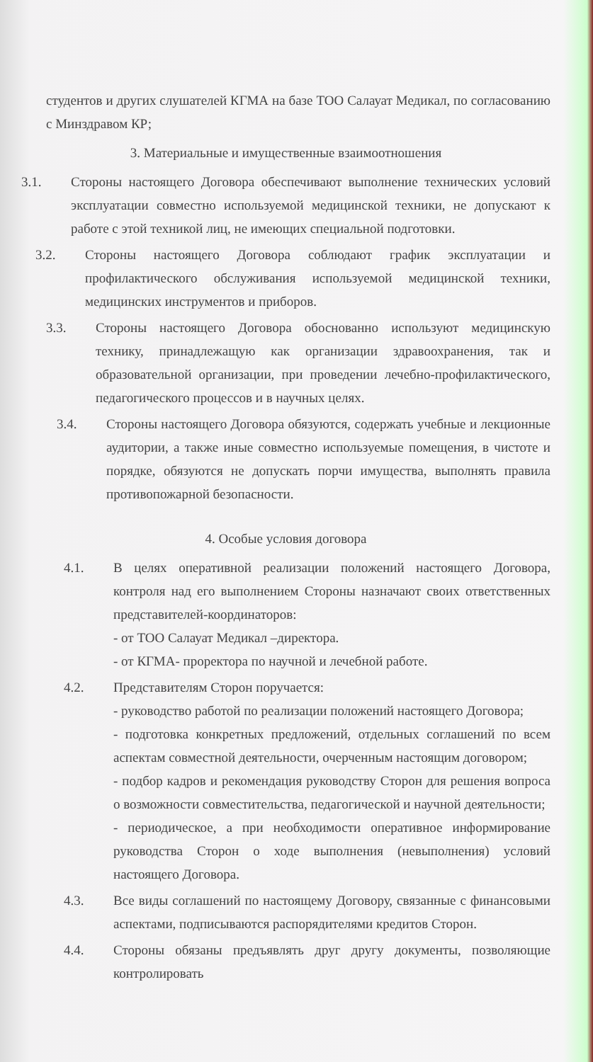студентов и других слушателей КГМА на базе ТОО Салауат Медикал, по согласованию с Минздравом КР;
3. Материальные и имущественные взаимоотношения
3.1. Стороны настоящего Договора обеспечивают выполнение технических условий эксплуатации совместно используемой медицинской техники, не допускают к работе с этой техникой лиц, не имеющих специальной подготовки.
3.2. Стороны настоящего Договора соблюдают график эксплуатации и профилактического обслуживания используемой медицинской техники, медицинских инструментов и приборов.
3.3. Стороны настоящего Договора обоснованно используют медицинскую технику, принадлежащую как организации здравоохранения, так и образовательной организации, при проведении лечебно-профилактического, педагогического процессов и в научных целях.
3.4. Стороны настоящего Договора обязуются, содержать учебные и лекционные аудитории, а также иные совместно используемые помещения, в чистоте и порядке, обязуются не допускать порчи имущества, выполнять правила противопожарной безопасности.
4. Особые условия договора
4.1. В целях оперативной реализации положений настоящего Договора, контроля над его выполнением Стороны назначают своих ответственных представителей-координаторов:
- от ТОО Салауат Медикал –директора.
- от КГМА- проректора по научной и лечебной работе.
4.2. Представителям Сторон поручается:
- руководство работой по реализации положений настоящего Договора;
- подготовка конкретных предложений, отдельных соглашений по всем аспектам совместной деятельности, очерченным настоящим договором;
- подбор кадров и рекомендация руководству Сторон для решения вопроса о возможности совместительства, педагогической и научной деятельности;
- периодическое, а при необходимости оперативное информирование руководства Сторон о ходе выполнения (невыполнения) условий настоящего Договора.
4.3. Все виды соглашений по настоящему Договору, связанные с финансовыми аспектами, подписываются распорядителями кредитов Сторон.
4.4. Стороны обязаны предъявлять друг другу документы, позволяющие контролировать